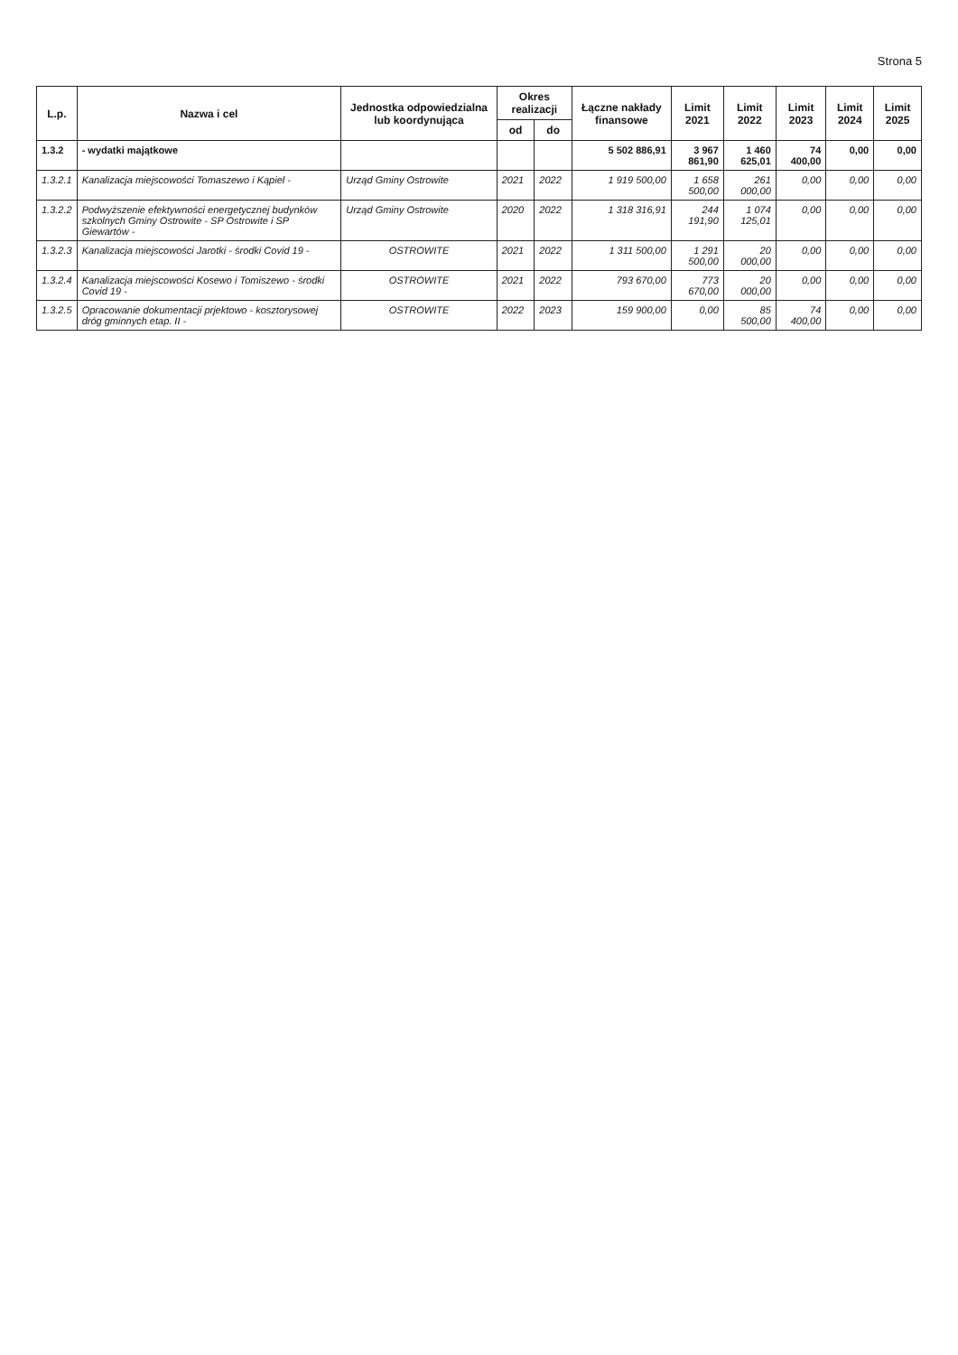Strona 5
| L.p. | Nazwa i cel | Jednostka odpowiedzialna lub koordynująca | Okres realizacji | | Łączne nakłady finansowe | Limit 2021 | Limit 2022 | Limit 2023 | Limit 2024 | Limit 2025 |
| --- | --- | --- | --- | --- | --- | --- | --- | --- | --- | --- |
| | | | od | do | | | | | | |
| 1.3.2 | - wydatki majątkowe | | | | 5 502 886,91 | 3 967 861,90 | 1 460 625,01 | 74 400,00 | 0,00 | 0,00 |
| 1.3.2.1 | Kanalizacja miejscowości Tomaszewo i Kąpiel - | Urząd Gminy Ostrowite | 2021 | 2022 | 1 919 500,00 | 1 658 500,00 | 261 000,00 | 0,00 | 0,00 | 0,00 |
| 1.3.2.2 | Podwyższenie efektywności energetycznej budynków szkolnych Gminy Ostrowite - SP Ostrowite i SP Giewartów - | Urząd Gminy Ostrowite | 2020 | 2022 | 1 318 316,91 | 244 191,90 | 1 074 125,01 | 0,00 | 0,00 | 0,00 |
| 1.3.2.3 | Kanalizacja miejscowości Jarotki - środki Covid 19 - | OSTROWITE | 2021 | 2022 | 1 311 500,00 | 1 291 500,00 | 20 000,00 | 0,00 | 0,00 | 0,00 |
| 1.3.2.4 | Kanalizacja miejscowości Kosewo i Tomiszewo - środki Covid 19 - | OSTROWITE | 2021 | 2022 | 793 670,00 | 773 670,00 | 20 000,00 | 0,00 | 0,00 | 0,00 |
| 1.3.2.5 | Opracowanie dokumentacji prjektowo - kosztorysowej dróg gminnych etap. II - | OSTROWITE | 2022 | 2023 | 159 900,00 | 0,00 | 85 500,00 | 74 400,00 | 0,00 | 0,00 |